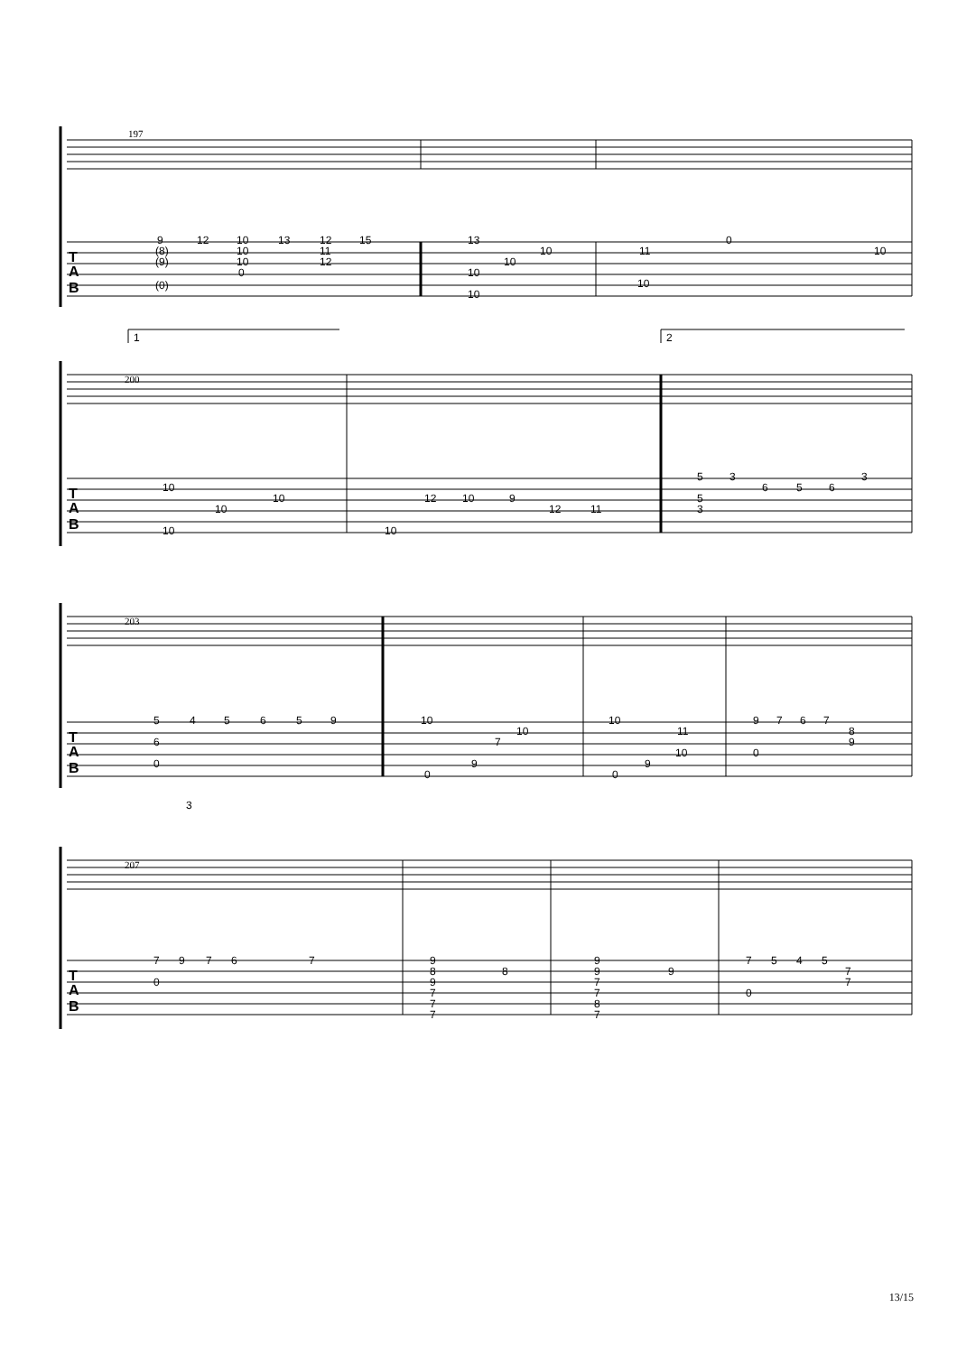9
12
10
13
12
15
(8)
10
11
(9)
10
12
0
(0)
13
10
10
10
10
11
0
10
10
T
A
B
197
1
2
10
10
10
10
12
10
9
12
11
10
5
3
3
6
5
6
5
3
T
A
B
200
5
4
5
6
5
9
6
0
10
10
7
9
0
10
11
10
9
0
9
7
6
7
8
9
0
T
A
B
203
3
7
9
7
6
7
0
9
8
8
9
7
7
7
9
9
9
7
7
8
7
7
5
4
5
7
7
0
T
A
B
207
13/15